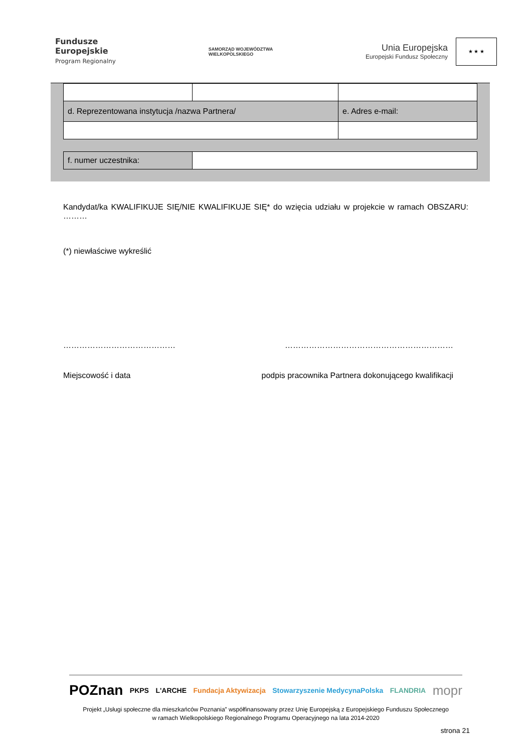Fundusze
Europejskie
Program Regionalny
SAMORZĄD WOJEWÓDZTWA
WIELKOPOLSKIEGO
Unia Europejska
Europejski Fundusz Społeczny
★ ★ ★
| d. Reprezentowana instytucja /nazwa Partnera/ | | e. Adres e-mail: |
| f. numer uczestnika: | |
Kandydat/ka KWALIFIKUJE SIĘ/NIE KWALIFIKUJE SIĘ* do wzięcia udziału w projekcie w ramach OBSZARU: ………
(*) niewłaściwe wykreślić
…………………………………… ………………………………………………………
Miejscowość i data podpis pracownika Partnera dokonującego kwalifikacji
POZnan PKPS L'ARCHE Fundacja Aktywizacja Stowarzyszenie MedycynaPolska FLANDRIA mopr
Projekt „Usługi społeczne dla mieszkańców Poznania” współfinansowany przez Unię Europejską z Europejskiego Funduszu Społecznego
w ramach Wielkopolskiego Regionalnego Programu Operacyjnego na lata 2014-2020
strona 21